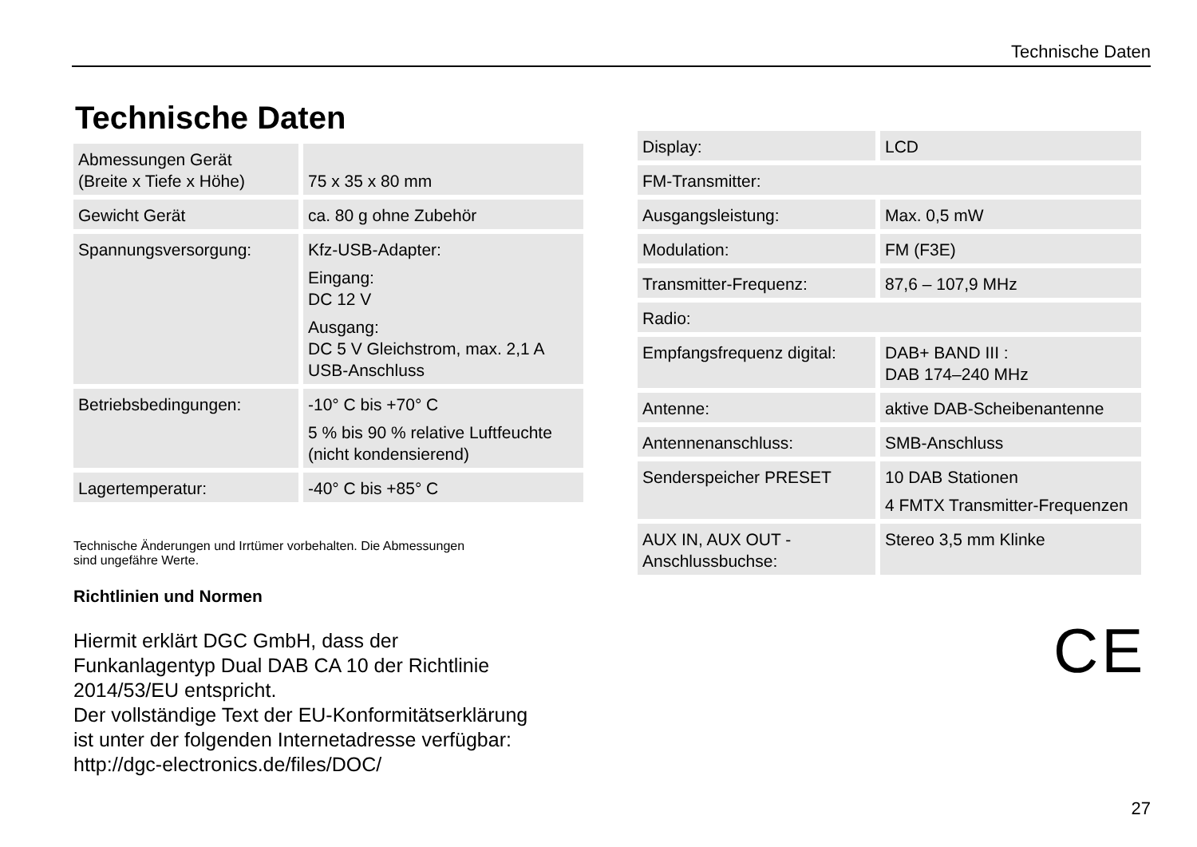Technische Daten
Technische Daten
| Abmessungen Gerät (Breite x Tiefe x Höhe) | 75 x 35 x 80 mm |
| Gewicht Gerät | ca. 80 g ohne Zubehör |
| Spannungsversorgung: | Kfz-USB-Adapter: Eingang: DC 12 V Ausgang: DC 5 V Gleichstrom, max. 2,1 A USB-Anschluss |
| Betriebsbedingungen: | -10° C bis +70° C 5 % bis 90 % relative Luftfeuchte (nicht kondensierend) |
| Lagertemperatur: | -40° C bis +85° C |
Technische Änderungen und Irrtümer vorbehalten. Die Abmessungen
sind ungefähre Werte.
Richtlinien und Normen
Hiermit erklärt DGC GmbH, dass der
Funkanlagentyp Dual DAB CA 10 der Richtlinie
2014/53/EU entspricht.
Der vollständige Text der EU-Konformitätserklärung
ist unter der folgenden Internetadresse verfügbar:
http://dgc-electronics.de/files/DOC/
| Display: | LCD |
| FM-Transmitter: | |
| Ausgangsleistung: | Max. 0,5 mW |
| Modulation: | FM (F3E) |
| Transmitter-Frequenz: | 87,6 – 107,9 MHz |
| Radio: | |
| Empfangsfrequenz digital: | DAB+ BAND III : DAB 174–240 MHz |
| Antenne: | aktive DAB-Scheibenantenne |
| Antennenanschluss: | SMB-Anschluss |
| Senderspeicher PRESET | 10 DAB Stationen 4 FMTX Transmitter-Frequenzen |
| AUX IN, AUX OUT - Anschlussbuchse: | Stereo 3,5 mm Klinke |
CE
27